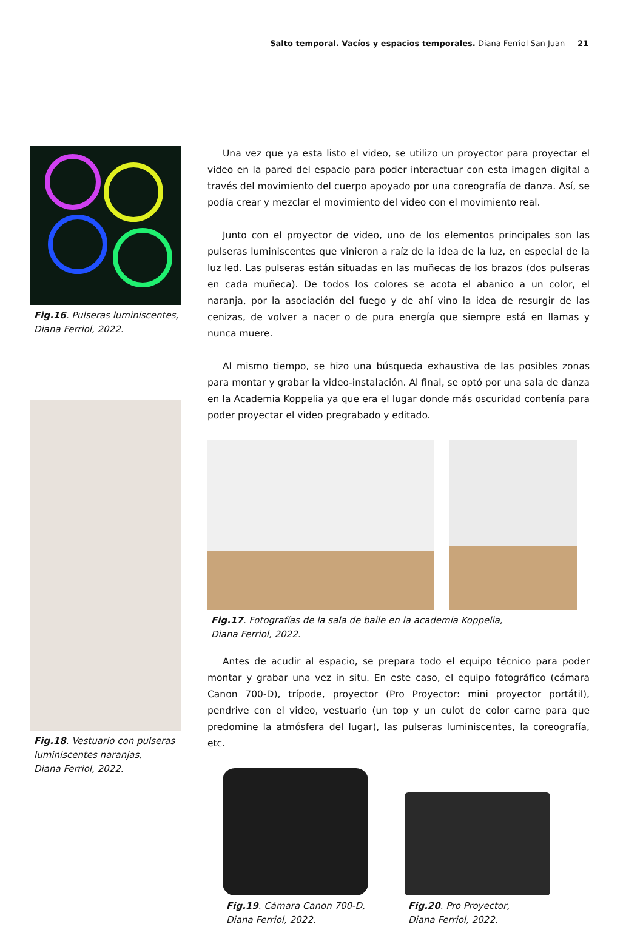Salto temporal. Vacíos y espacios temporales. Diana Ferriol San Juan 21
Fig.16. Pulseras luminiscentes, Diana Ferriol, 2022.
Fig.18. Vestuario con pulseras luminiscentes naranjas,
Diana Ferriol, 2022.
Una vez que ya esta listo el video, se utilizo un proyector para proyectar el video en la pared del espacio para poder interactuar con esta imagen digital a través del movimiento del cuerpo apoyado por una coreografía de danza. Así, se podía crear y mezclar el movimiento del video con el movimiento real.
Junto con el proyector de video, uno de los elementos principales son las pulseras luminiscentes que vinieron a raíz de la idea de la luz, en especial de la luz led. Las pulseras están situadas en las muñecas de los brazos (dos pulseras en cada muñeca). De todos los colores se acota el abanico a un color, el naranja, por la asociación del fuego y de ahí vino la idea de resurgir de las cenizas, de volver a nacer o de pura energía que siempre está en llamas y nunca muere.
Al mismo tiempo, se hizo una búsqueda exhaustiva de las posibles zonas para montar y grabar la video-instalación. Al final, se optó por una sala de danza en la Academia Koppelia ya que era el lugar donde más oscuridad contenía para poder proyectar el video pregrabado y editado.
Fig.17. Fotografías de la sala de baile en la academia Koppelia,
Diana Ferriol, 2022.
Antes de acudir al espacio, se prepara todo el equipo técnico para poder montar y grabar una vez in situ. En este caso, el equipo fotográfico (cámara Canon 700-D), trípode, proyector (Pro Proyector: mini proyector portátil), pendrive con el video, vestuario (un top y un culot de color carne para que predomine la atmósfera del lugar), las pulseras luminiscentes, la coreografía, etc.
Fig.19. Cámara Canon 700-D, Diana Ferriol, 2022.
Fig.20. Pro Proyector,
Diana Ferriol, 2022.